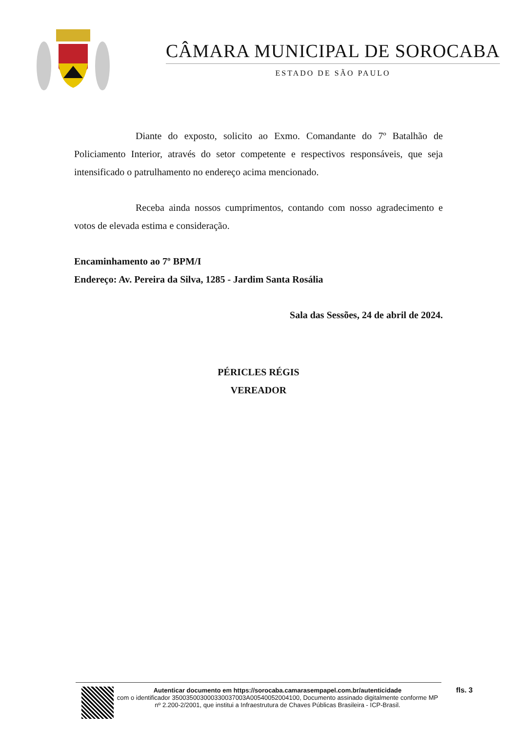CÂMARA MUNICIPAL DE SOROCABA
ESTADO DE SÃO PAULO
Diante do exposto, solicito ao Exmo. Comandante do 7º Batalhão de Policiamento Interior, através do setor competente e respectivos responsáveis, que seja intensificado o patrulhamento no endereço acima mencionado.
Receba ainda nossos cumprimentos, contando com nosso agradecimento e votos de elevada estima e consideração.
Encaminhamento ao 7º BPM/I
Endereço: Av. Pereira da Silva, 1285 - Jardim Santa Rosália
Sala das Sessões, 24 de abril de 2024.
PÉRICLES RÉGIS
VEREADOR
Autenticar documento em https://sorocaba.camarasempapel.com.br/autenticidade
com o identificador 350035003000330037003A00540052004100, Documento assinado digitalmente conforme MP nº 2.200-2/2001, que institui a Infraestrutura de Chaves Públicas Brasileira - ICP-Brasil.
fls. 3